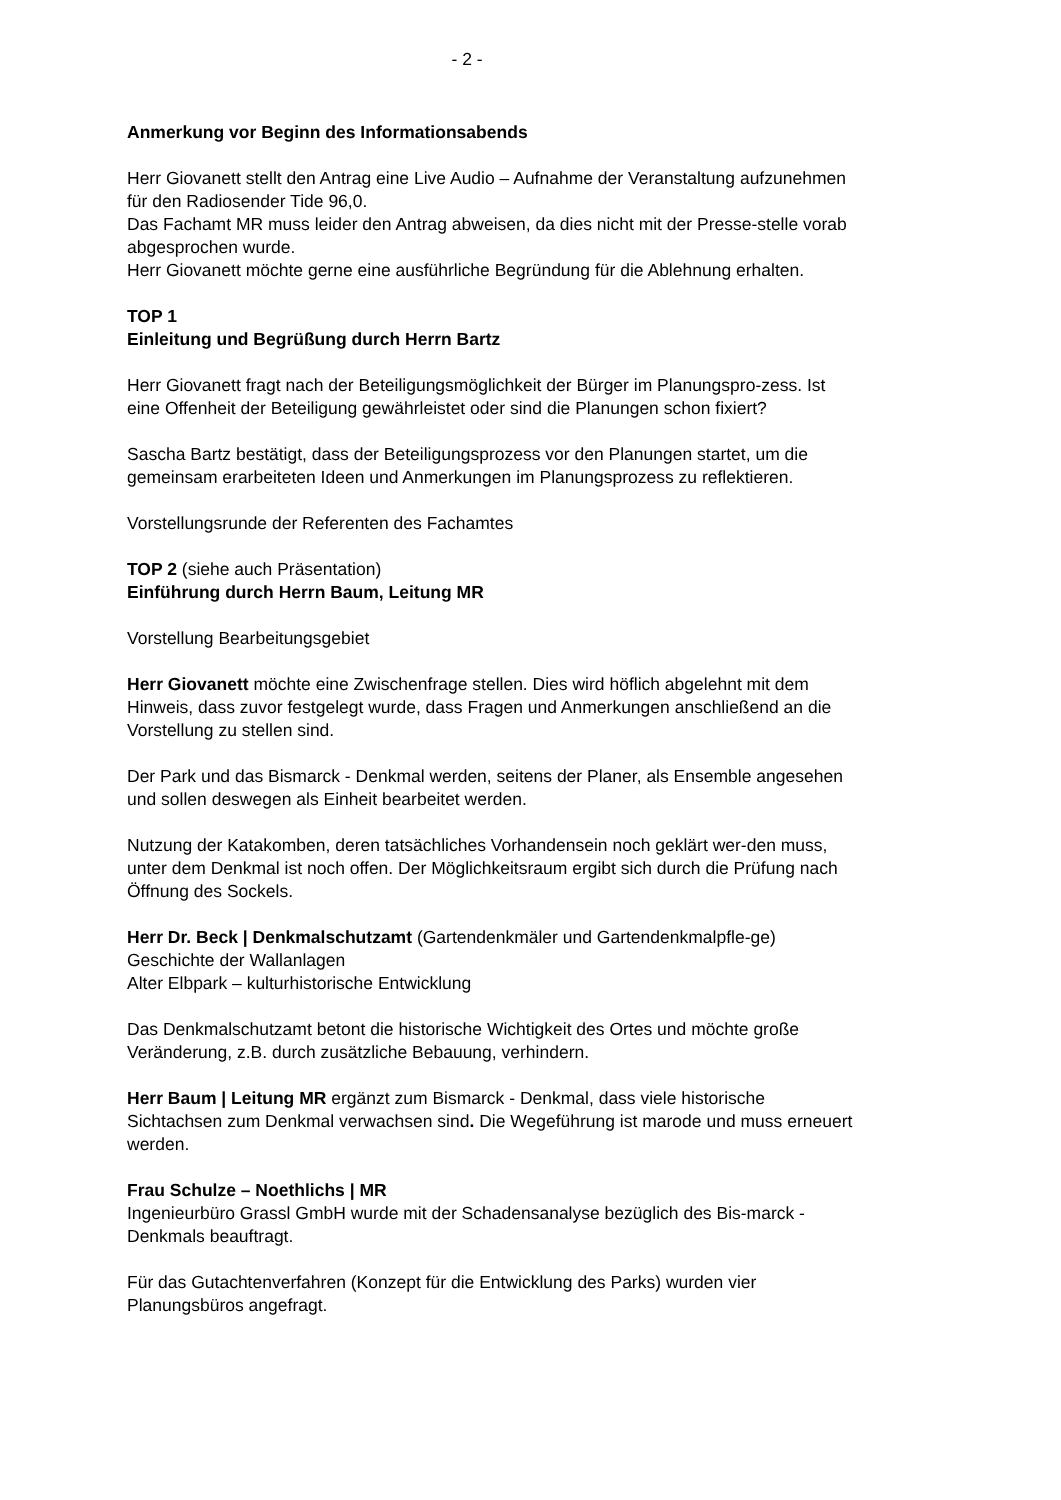- 2 -
Anmerkung vor Beginn des Informationsabends
Herr Giovanett stellt den Antrag eine Live Audio – Aufnahme der Veranstaltung aufzunehmen für den Radiosender Tide 96,0.
Das Fachamt MR muss leider den Antrag abweisen, da dies nicht mit der Presse-stelle vorab abgesprochen wurde.
Herr Giovanett möchte gerne eine ausführliche Begründung für die Ablehnung erhalten.
TOP 1
Einleitung und Begrüßung durch Herrn Bartz
Herr Giovanett fragt nach der Beteiligungsmöglichkeit der Bürger im Planungspro-zess. Ist eine Offenheit der Beteiligung gewährleistet oder sind die Planungen schon fixiert?
Sascha Bartz bestätigt, dass der Beteiligungsprozess vor den Planungen startet, um die gemeinsam erarbeiteten Ideen und Anmerkungen im Planungsprozess zu reflektieren.
Vorstellungsrunde der Referenten des Fachamtes
TOP 2 (siehe auch Präsentation)
Einführung durch Herrn Baum, Leitung MR
Vorstellung Bearbeitungsgebiet
Herr Giovanett möchte eine Zwischenfrage stellen. Dies wird höflich abgelehnt mit dem Hinweis, dass zuvor festgelegt wurde, dass Fragen und Anmerkungen anschließend an die Vorstellung zu stellen sind.
Der Park und das Bismarck - Denkmal werden, seitens der Planer, als Ensemble angesehen und sollen deswegen als Einheit bearbeitet werden.
Nutzung der Katakomben, deren tatsächliches Vorhandensein noch geklärt wer-den muss, unter dem Denkmal ist noch offen. Der Möglichkeitsraum ergibt sich durch die Prüfung nach Öffnung des Sockels.
Herr Dr. Beck | Denkmalschutzamt (Gartendenkmäler und Gartendenkmalpfle-ge)
Geschichte der Wallanlagen
Alter Elbpark – kulturhistorische Entwicklung
Das Denkmalschutzamt betont die historische Wichtigkeit des Ortes und möchte große Veränderung, z.B. durch zusätzliche Bebauung, verhindern.
Herr Baum | Leitung MR ergänzt zum Bismarck - Denkmal, dass viele historische Sichtachsen zum Denkmal verwachsen sind. Die Wegeführung ist marode und muss erneuert werden.
Frau Schulze – Noethlichs | MR
Ingenieurbüro Grassl GmbH wurde mit der Schadensanalyse bezüglich des Bis-marck - Denkmals beauftragt.
Für das Gutachtenverfahren (Konzept für die Entwicklung des Parks) wurden vier Planungsbüros angefragt.